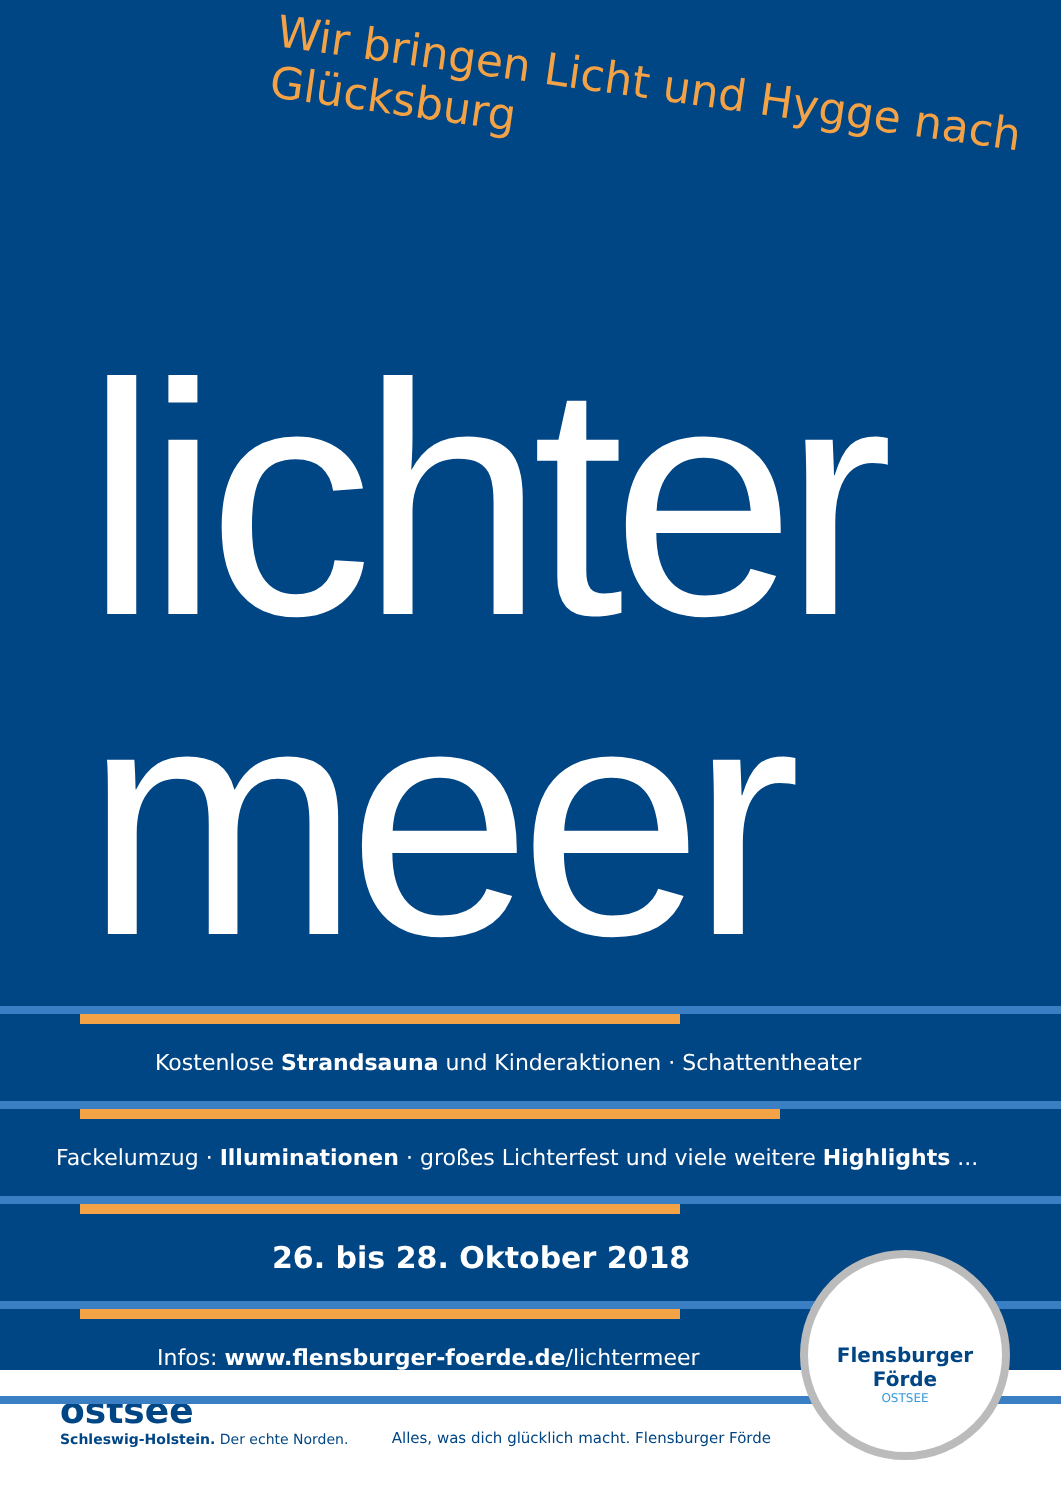Wir bringen Licht und Hygge nach Glücksburg
lichter
meer
Kostenlose Strandsauna und Kinderaktionen · Schattentheater
Fackelumzug · Illuminationen · großes Lichterfest und viele weitere Highlights ...
26. bis 28. Oktober 2018
Infos: www.flensburger-foerde.de/lichtermeer
Flensburger Förde
OSTSEE
ostsee
Schleswig-Holstein. Der echte Norden.
Alles, was dich glücklich macht. Flensburger Förde